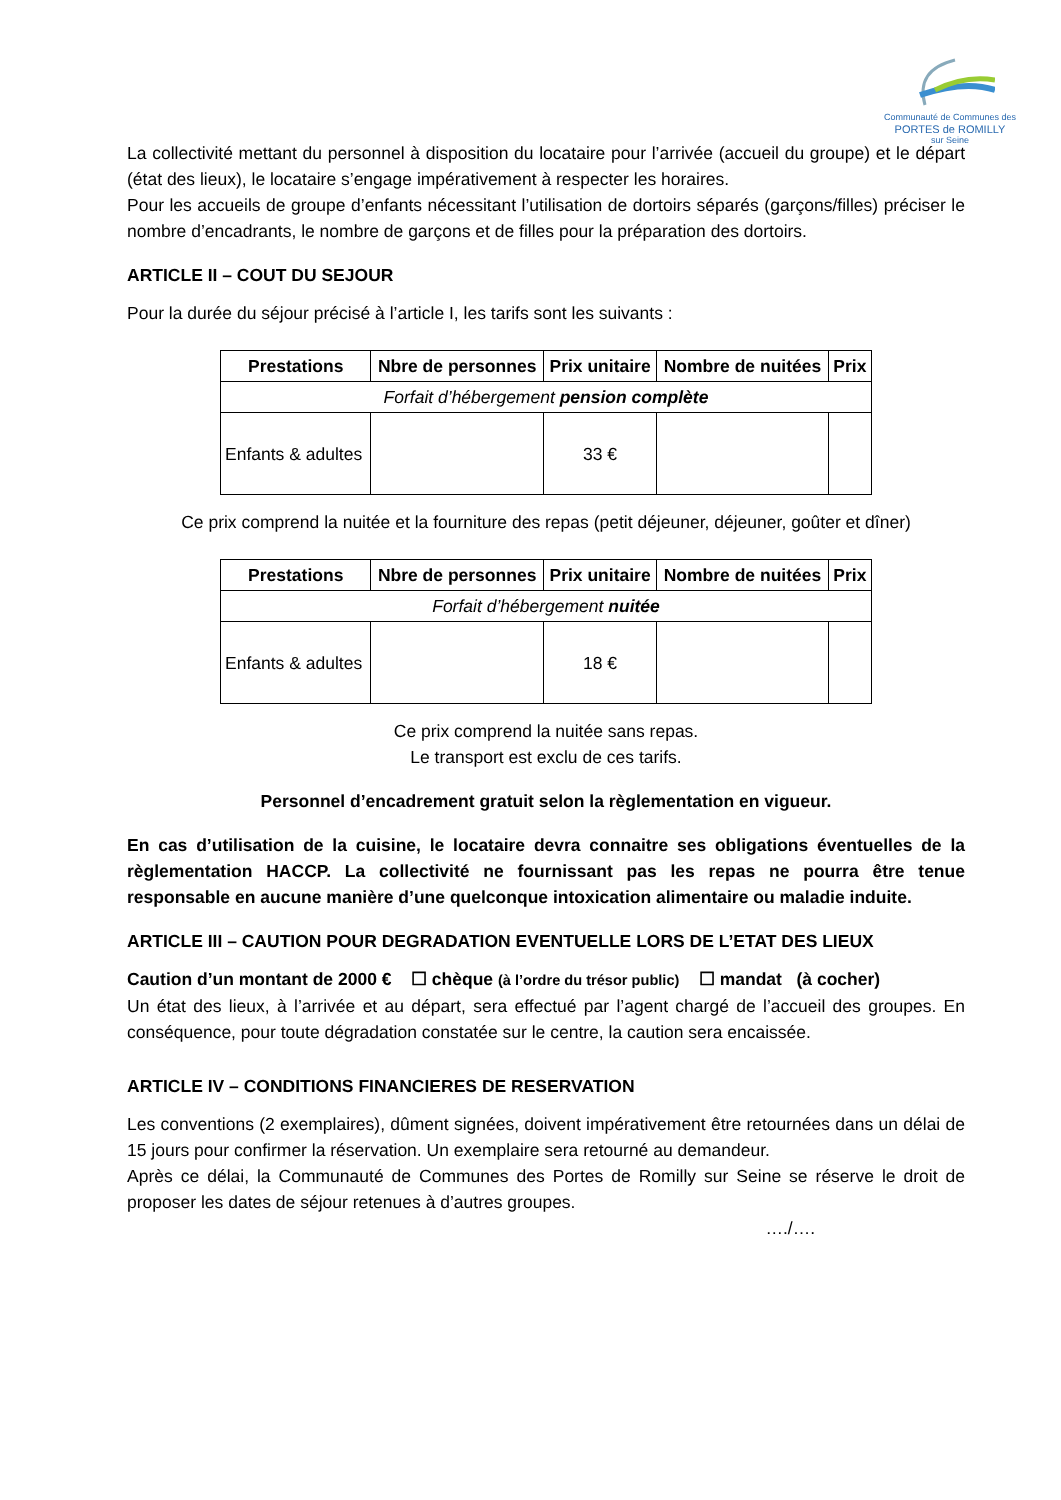Communauté de Communes des
PORTES de ROMILLY
sur Seine
La collectivité mettant du personnel à disposition du locataire pour l’arrivée (accueil du groupe) et le départ (état des lieux), le locataire s’engage impérativement à respecter les horaires.
Pour les accueils de groupe d’enfants nécessitant l’utilisation de dortoirs séparés (garçons/filles) préciser le nombre d’encadrants, le nombre de garçons et de filles pour la préparation des dortoirs.
ARTICLE II – COUT DU SEJOUR
Pour la durée du séjour précisé à l’article I, les tarifs sont les suivants :
| Prestations | Nbre de personnes | Prix unitaire | Nombre de nuitées | Prix |
| --- | --- | --- | --- | --- |
| Forfait d’hébergement pension complète | | | | |
| Enfants & adultes | | 33 € | | |
Ce prix comprend la nuitée et la fourniture des repas (petit déjeuner, déjeuner, goûter et dîner)
| Prestations | Nbre de personnes | Prix unitaire | Nombre de nuitées | Prix |
| --- | --- | --- | --- | --- |
| Forfait d’hébergement nuitée | | | | |
| Enfants & adultes | | 18 € | | |
Ce prix comprend la nuitée sans repas.
Le transport est exclu de ces tarifs.
Personnel d’encadrement gratuit selon la règlementation en vigueur.
En cas d’utilisation de la cuisine, le locataire devra connaitre ses obligations éventuelles de la règlementation HACCP. La collectivité ne fournissant pas les repas ne pourra être tenue responsable en aucune manière d’une quelconque intoxication alimentaire ou maladie induite.
ARTICLE III – CAUTION POUR DEGRADATION EVENTUELLE LORS DE L’ETAT DES LIEUX
Caution d’un montant de 2000 € ☐ chèque (à l’ordre du trésor public) ☐ mandat (à cocher)
Un état des lieux, à l’arrivée et au départ, sera effectué par l’agent chargé de l’accueil des groupes. En conséquence, pour toute dégradation constatée sur le centre, la caution sera encaissée.
ARTICLE IV – CONDITIONS FINANCIERES DE RESERVATION
Les conventions (2 exemplaires), dûment signées, doivent impérativement être retournées dans un délai de 15 jours pour confirmer la réservation. Un exemplaire sera retourné au demandeur.
Après ce délai, la Communauté de Communes des Portes de Romilly sur Seine se réserve le droit de proposer les dates de séjour retenues à d’autres groupes.
…./….